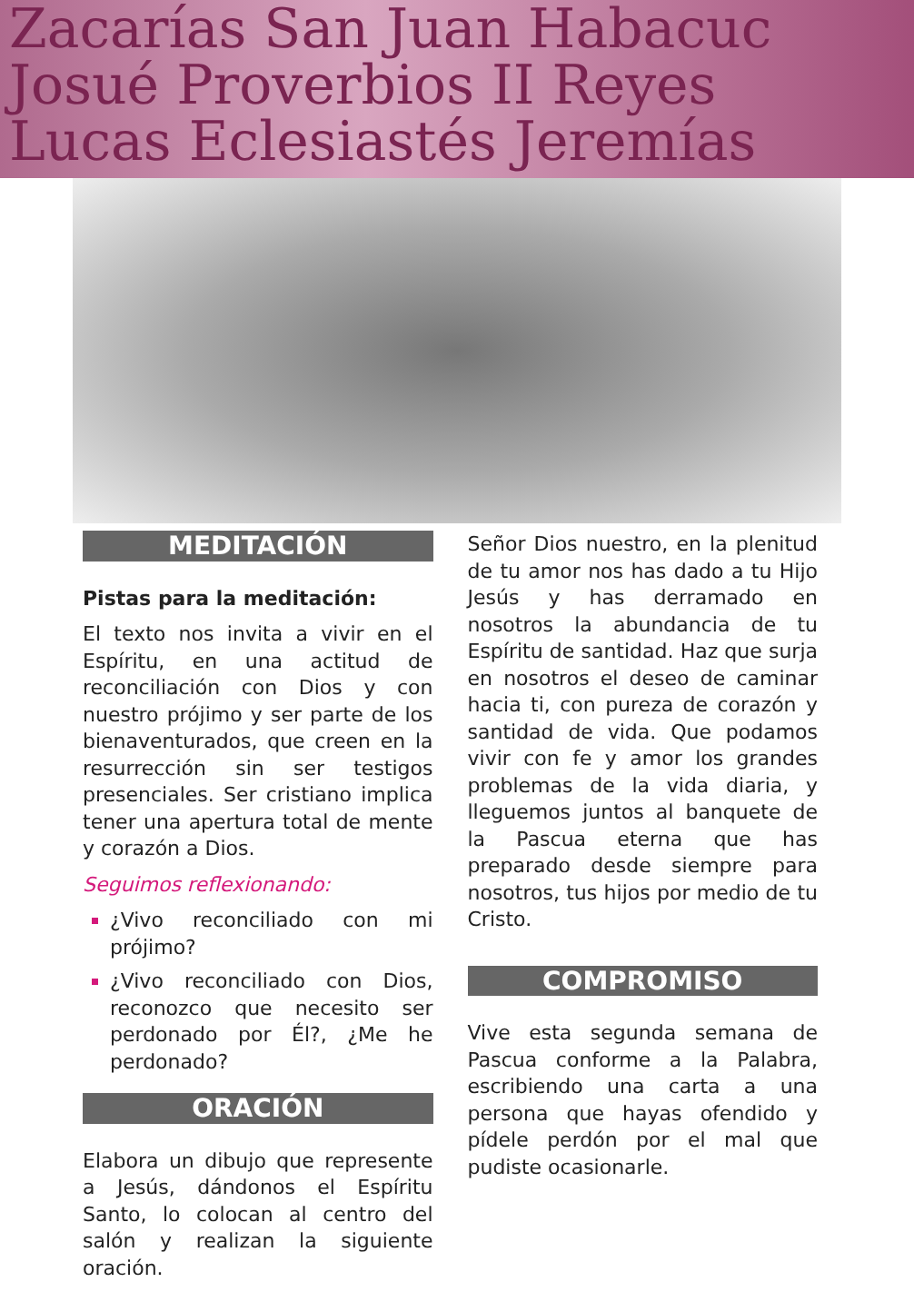Zacarías San Juan Habacuc
Josué Proverbios II Reyes
Lucas Eclesiastés Jeremías
MEDITACIÓN
Pistas para la meditación:
El texto nos invita a vivir en el Espíritu, en una actitud de reconciliación con Dios y con nuestro prójimo y ser parte de los bienaventurados, que creen en la resurrección sin ser testigos presenciales. Ser cristiano implica tener una apertura total de mente y corazón a Dios.
Seguimos reflexionando:
¿Vivo reconciliado con mi prójimo?
¿Vivo reconciliado con Dios, reconozco que necesito ser perdonado por Él?, ¿Me he perdonado?
ORACIÓN
Elabora un dibujo que represente a Jesús, dándonos el Espíritu Santo, lo colocan al centro del salón y realizan la siguiente oración.
Señor Dios nuestro, en la plenitud de tu amor nos has dado a tu Hijo Jesús y has derramado en nosotros la abundancia de tu Espíritu de santidad. Haz que surja en nosotros el deseo de caminar hacia ti, con pureza de corazón y santidad de vida. Que podamos vivir con fe y amor los grandes problemas de la vida diaria, y lleguemos juntos al banquete de la Pascua eterna que has preparado desde siempre para nosotros, tus hijos por medio de tu Cristo.
COMPROMISO
Vive esta segunda semana de Pascua conforme a la Palabra, escribiendo una carta a una persona que hayas ofendido y pídele perdón por el mal que pudiste ocasionarle.